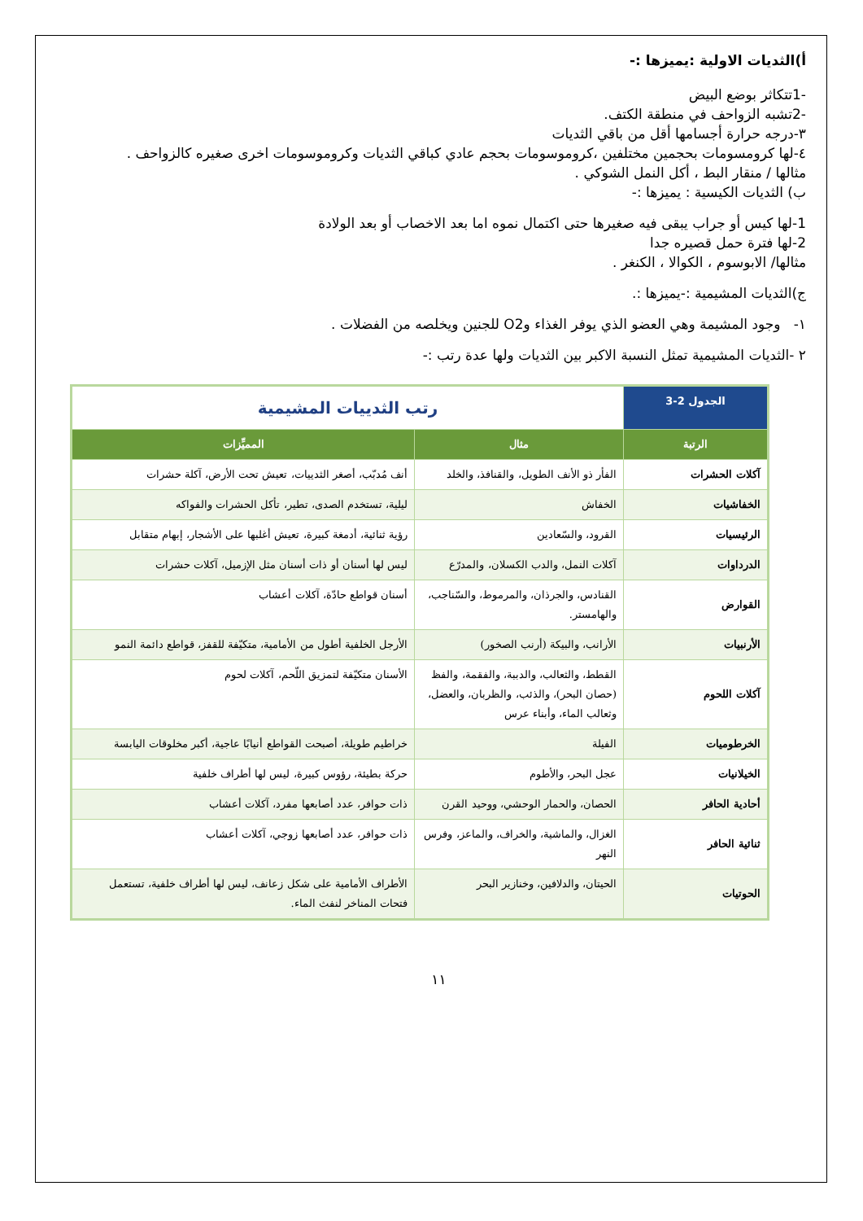أ)الثديات الاولية :يميزها :-
-1تتكاثر بوضع البيض
-2تشبه الزواحف في منطقة الكتف.
٣-درجه حرارة أجسامها أقل من باقي الثديات
٤-لها كرومسومات بحجمين مختلفين ،كروموسومات بحجم عادي كباقي الثديات وكروموسومات اخرى صغيره كالزواحف .
مثالها / منقار البط ، أكل النمل الشوكي .
ب) الثديات الكيسية : يميزها :-
1-لها كيس أو جراب يبقى فيه صغيرها حتى اكتمال نموه اما بعد الاخصاب أو بعد الولادة
2-لها فترة حمل قصيره جدا
مثالها/ الابوسوم ، الكوالا ، الكنغر .
ج)الثديات المشيمية :-يميزها :.
١- وجود المشيمة وهي العضو الذي يوفر الغذاء وO2 للجنين ويخلصه من الفضلات .
٢ -الثديات المشيمية تمثل النسبة الاكبر بين الثديات ولها عدة رتب :-
| الجدول 2-3 | رتب الثدييات المشيمية | |
| الرتبة | مثال | المميِّزات |
| آكلات الحشرات | الفأر ذو الأنف الطويل، والقنافذ، والخلد | أنف مُدبّب، أصغر الثدييات، تعيش تحت الأرض، آكلة حشرات |
| الخفاشيات | الخفاش | ليلية، تستخدم الصدى، تطير، تأكل الحشرات والفواكه |
| الرئيسيات | القرود، والسّعادين | رؤية ثنائية، أدمغة كبيرة، تعيش أغلبها على الأشجار، إبهام متقابل |
| الدرداوات | آكلات النمل، والدب الكسلان، والمدرّع | ليس لها أسنان أو ذات أسنان مثل الإزميل، آكلات حشرات |
| القوارض | القنادس، والجرذان، والمرموط، والسّناجب، والهامستر. | أسنان قواطع حادّة، آكلات أعشاب |
| الأرنبيات | الأرانب، والبيكة (أرنب الصخور) | الأرجل الخلفية أطول من الأمامية، متكيّفة للقفز، قواطع دائمة النمو |
| آكلات اللحوم | القطط، والثعالب، والدببة، والفقمة، والفظ (حصان البحر)، والذئب، والظربان، والعضل، وثعالب الماء، وأبناء عرس | الأسنان متكيّفة لتمزيق اللّحم، آكلات لحوم |
| الخرطوميات | الفيلة | خراطيم طويلة، أصبحت القواطع أنيابًا عاجية، أكبر مخلوقات اليابسة |
| الخيلانيات | عجل البحر، والأطوم | حركة بطيئة، رؤوس كبيرة، ليس لها أطراف خلفية |
| أحادية الحافر | الحصان، والحمار الوحشي، ووحيد القرن | ذات حوافر، عدد أصابعها مفرد، آكلات أعشاب |
| ثنائية الحافر | الغزال، والماشية، والخراف، والماعز، وفرس النهر | ذات حوافر، عدد أصابعها زوجي، آكلات أعشاب |
| الحوتيات | الحيتان، والدلافين، وخنازير البحر | الأطراف الأمامية على شكل زعانف، ليس لها أطراف خلفية، تستعمل فتحات المناخر لنفث الماء. |
١١